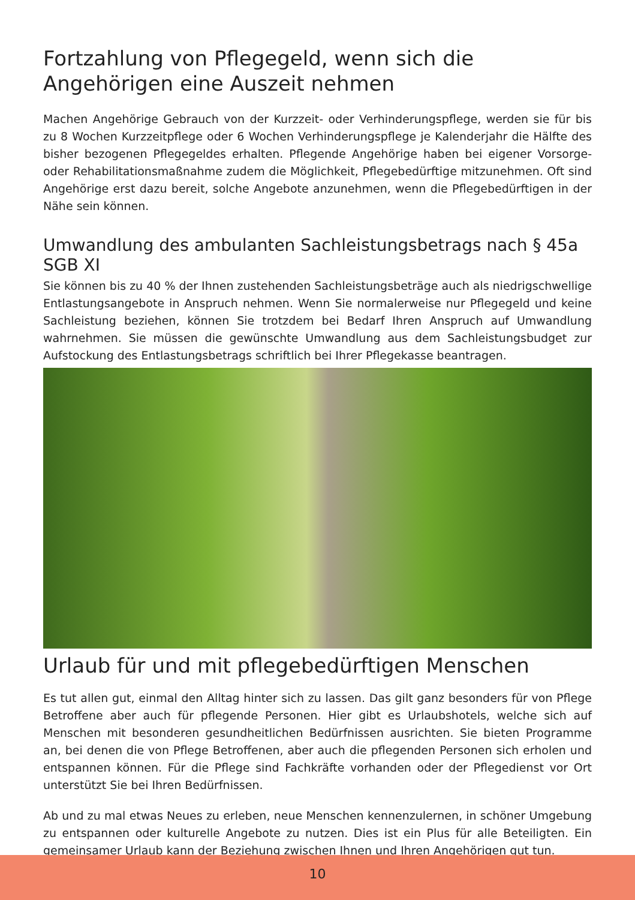Fortzahlung von Pflegegeld, wenn sich die Angehörigen eine Auszeit nehmen
Machen Angehörige Gebrauch von der Kurzzeit- oder Verhinderungspflege, werden sie für bis zu 8 Wochen Kurzzeitpflege oder 6 Wochen Verhinderungspflege je Kalenderjahr die Hälfte des bisher bezogenen Pflegegeldes erhalten. Pflegende Angehörige haben bei eigener Vorsorge- oder Rehabilitationsmaßnahme zudem die Möglichkeit, Pflegebedürftige mitzunehmen. Oft sind Angehörige erst dazu bereit, solche Angebote anzunehmen, wenn die Pflegebedürftigen in der Nähe sein können.
Umwandlung des ambulanten Sachleistungsbetrags nach § 45a SGB XI
Sie können bis zu 40 % der Ihnen zustehenden Sachleistungsbeträge auch als niedrigschwellige Entlastungsangebote in Anspruch nehmen. Wenn Sie normalerweise nur Pflegegeld und keine Sachleistung beziehen, können Sie trotzdem bei Bedarf Ihren Anspruch auf Umwandlung wahrnehmen. Sie müssen die gewünschte Umwandlung aus dem Sachleistungsbudget zur Aufstockung des Entlastungsbetrags schriftlich bei Ihrer Pflegekasse beantragen.
Urlaub für und mit pflegebedürftigen Menschen
Es tut allen gut, einmal den Alltag hinter sich zu lassen. Das gilt ganz besonders für von Pflege Betroffene aber auch für pflegende Personen. Hier gibt es Urlaubshotels, welche sich auf Menschen mit besonderen gesundheitlichen Bedürfnissen ausrichten. Sie bieten Programme an, bei denen die von Pflege Betroffenen, aber auch die pflegenden Personen sich erholen und entspannen können. Für die Pflege sind Fachkräfte vorhanden oder der Pflegedienst vor Ort unterstützt Sie bei Ihren Bedürfnissen.
Ab und zu mal etwas Neues zu erleben, neue Menschen kennenzulernen, in schöner Umgebung zu entspannen oder kulturelle Angebote zu nutzen. Dies ist ein Plus für alle Beteiligten. Ein gemeinsamer Urlaub kann der Beziehung zwischen Ihnen und Ihren Angehörigen gut tun.
10